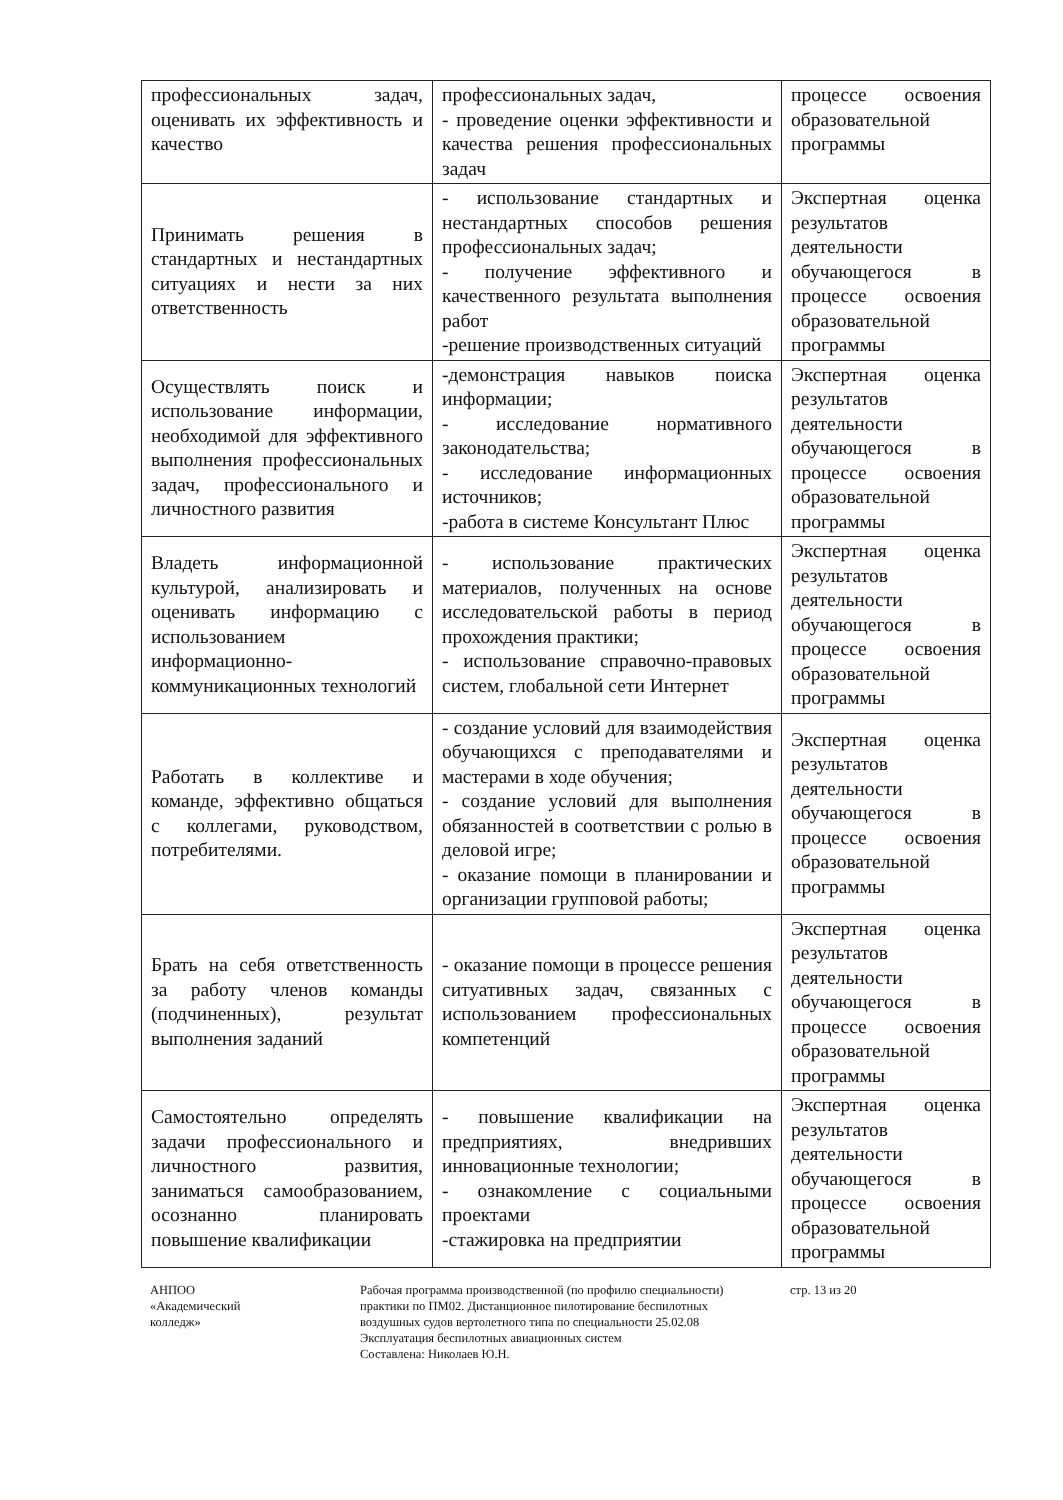| профессиональных задач, оценивать их эффективность и качество | профессиональных задач, - проведение оценки эффективности и качества решения профессиональных задач | процессе освоения образовательной программы |
| Принимать решения в стандартных и нестандартных ситуациях и нести за них ответственность | - использование стандартных и нестандартных способов решения профессиональных задач; - получение эффективного и качественного результата выполнения работ -решение производственных ситуаций | Экспертная оценка результатов деятельности обучающегося в процессе освоения образовательной программы |
| Осуществлять поиск и использование информации, необходимой для эффективного выполнения профессиональных задач, профессионального и личностного развития | -демонстрация навыков поиска информации; - исследование нормативного законодательства; - исследование информационных источников; -работа в системе Консультант Плюс | Экспертная оценка результатов деятельности обучающегося в процессе освоения образовательной программы |
| Владеть информационной культурой, анализировать и оценивать информацию с использованием информационно-коммуникационных технологий | - использование практических материалов, полученных на основе исследовательской работы в период прохождения практики; - использование справочно-правовых систем, глобальной сети Интернет | Экспертная оценка результатов деятельности обучающегося в процессе освоения образовательной программы |
| Работать в коллективе и команде, эффективно общаться с коллегами, руководством, потребителями. | - создание условий для взаимодействия обучающихся с преподавателями и мастерами в ходе обучения; - создание условий для выполнения обязанностей в соответствии с ролью в деловой игре; - оказание помощи в планировании и организации групповой работы; | Экспертная оценка результатов деятельности обучающегося в процессе освоения образовательной программы |
| Брать на себя ответственность за работу членов команды (подчиненных), результат выполнения заданий | - оказание помощи в процессе решения ситуативных задач, связанных с использованием профессиональных компетенций | Экспертная оценка результатов деятельности обучающегося в процессе освоения образовательной программы |
| Самостоятельно определять задачи профессионального и личностного развития, заниматься самообразованием, осознанно планировать повышение квалификации | - повышение квалификации на предприятиях, внедривших инновационные технологии; - ознакомление с социальными проектами -стажировка на предприятии | Экспертная оценка результатов деятельности обучающегося в процессе освоения образовательной программы |
АНПОО
«Академический
колледж»
Рабочая программа производственной (по профилю специальности) практики по ПМ02. Дистанционное пилотирование беспилотных воздушных судов вертолетного типа по специальности 25.02.08 Эксплуатация беспилотных авиационных систем
Составлена: Николаев Ю.Н.
стр. 13 из 20